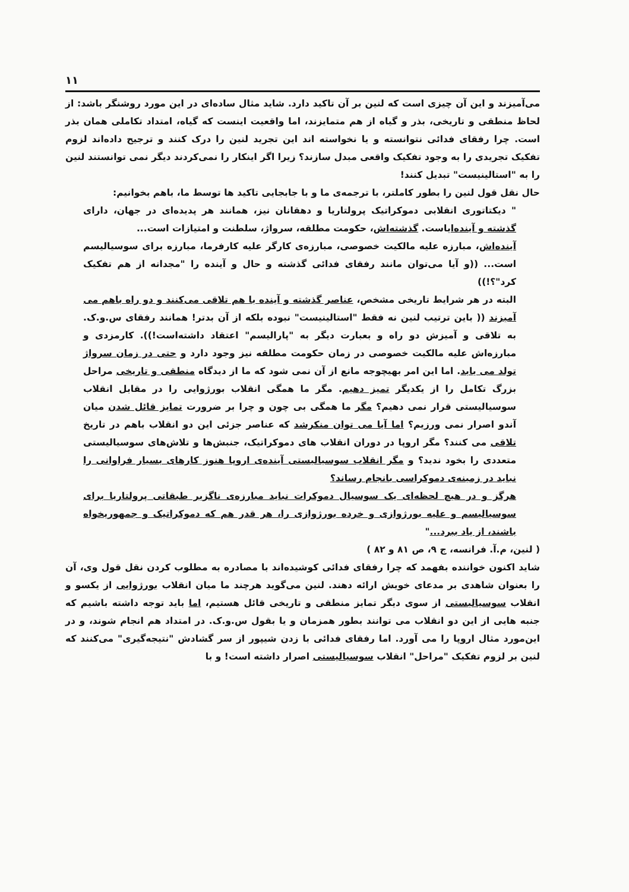۱۱
می‌آمیزند و این آن چیزی است که لنین بر آن تاکید دارد. شاید مثال ساده‌ای در این مورد روشنگر باشد: از لحاظ منطقی و تاریخی، بذر و گیاه از هم متمایزند، اما واقعیت اینست که گیاه، امتداد تکاملی همان بذر است. چرا رفقای فدائی نتوانسته و یا نخواسته اند این تجرید لنین را درک کنند و ترجیح داده‌اند لزوم تفکیک تجریدی را به وجود تفکیک واقعی مبدل سازند؟ زیرا اگر اینکار را نمی‌کردند دیگر نمی توانستند لنین را به "استالینیست" تبدیل کنند!
حال نقل قول لنین را بطور کاملتر، با ترجمه‌ی ما و با جابجایی تاکید ها توسط ما، باهم بخوانیم:
" دیکتاتوری انقلابی دموکراتیک پرولتاریا و دهقانان نیز، همانند هر پدیده‌ای در جهان، دارای گذشته و آینده‌ایاست. گذشته‌اش، حکومت مطلقه، سرواژ، سلطنت و امتیازات است...
آینده‌اش، مبارزه علیه مالکیت خصوصی، مبارزه‌ی کارگر علیه کارفرما، مبارزه برای سوسیالیسم است... ((و آیا می‌توان مانند رفقای فدائی گذشته و حال و آینده را "مجدانه از هم تفکیک کرد"؟!))
البته در هر شرایط تاریخی مشخص، عناصر گذشته و آینده با هم تلاقی می‌کنند و دو راه باهم می آمیزند (( باین ترتیب لنین نه فقط "استالینیست" نبوده بلکه از آن بدتر! همانند رفقای س.و.ک. به تلاقی و آمیزش دو راه و بعبارت دیگر به "پارالیسم" اعتقاد داشته‌است!)). کارمزدی و مبارزه‌اش علیه مالکیت خصوصی در زمان حکومت مطلقه نیز وجود دارد و حتی در زمان سرواژ تولد می یابد. اما این امر بهیچوجه مانع از آن نمی شود که ما از دیدگاه منطقی و تاریخی مراحل بزرگ تکامل را از یکدیگر تمیز دهیم. مگر ما همگی انقلاب بورژوایی را در مقابل انقلاب سوسیالیستی قرار نمی دهیم؟ مگر ما همگی بی چون و چرا بر ضرورت تمایز قائل شدن میان آندو اصرار نمی ورزیم؟ اما آیا می توان منکرشد که عناصر جزئی این دو انقلاب باهم در تاریخ تلاقی می کنند؟ مگر اروپا در دوران انقلاب های دموکراتیک، جنبش‌ها و تلاش‌های سوسیالیستی متعددی را بخود ندید؟ و مگر انقلاب سوسیالیستی آینده‌ی اروپا هنوز کارهای بسیار فراوانی را نباید در زمینه‌ی دموکراسی بانجام رساند؟
هرگز و در هیچ لحظه‌ای یک سوسیال دموکرات نباید مبارزه‌ی ناگزیر طبقاتی پرولتاریا برای سوسیالیسم و علیه بورژوازی و خرده بورژوازی را، هر قدر هم که دموکراتیک و جمهوریخواه باشند، از یاد ببرد..."
( لنین، م.آ. فرانسه، ج ۹، ص ۸۱ و ۸۲ )
شاید اکنون خواننده بفهمد که چرا رفقای فدائی کوشیده‌اند با مصادره به مطلوب کردن نقل قول وی، آن را بعنوان شاهدی بر مدعای خویش ارائه دهند. لنین می‌گوید هرچند ما میان انقلاب بورژوایی از یکسو و انقلاب سوسیالیستی از سوی دیگر تمایز منطقی و تاریخی قائل هستیم، اما باید توجه داشته باشیم که جنبه هایی از این دو انقلاب می توانند بطور همزمان و یا بقول س.و.ک. در امتداد هم انجام شوند، و در این‌مورد مثال اروپا را می آورد. اما رفقای فدائی با زدن شیپور از سر گشادش "نتیجه‌گیری" می‌کنند که لنین بر لزوم تفکیک "مراحل" انقلاب سوسیالیستی اصرار داشته است! و با